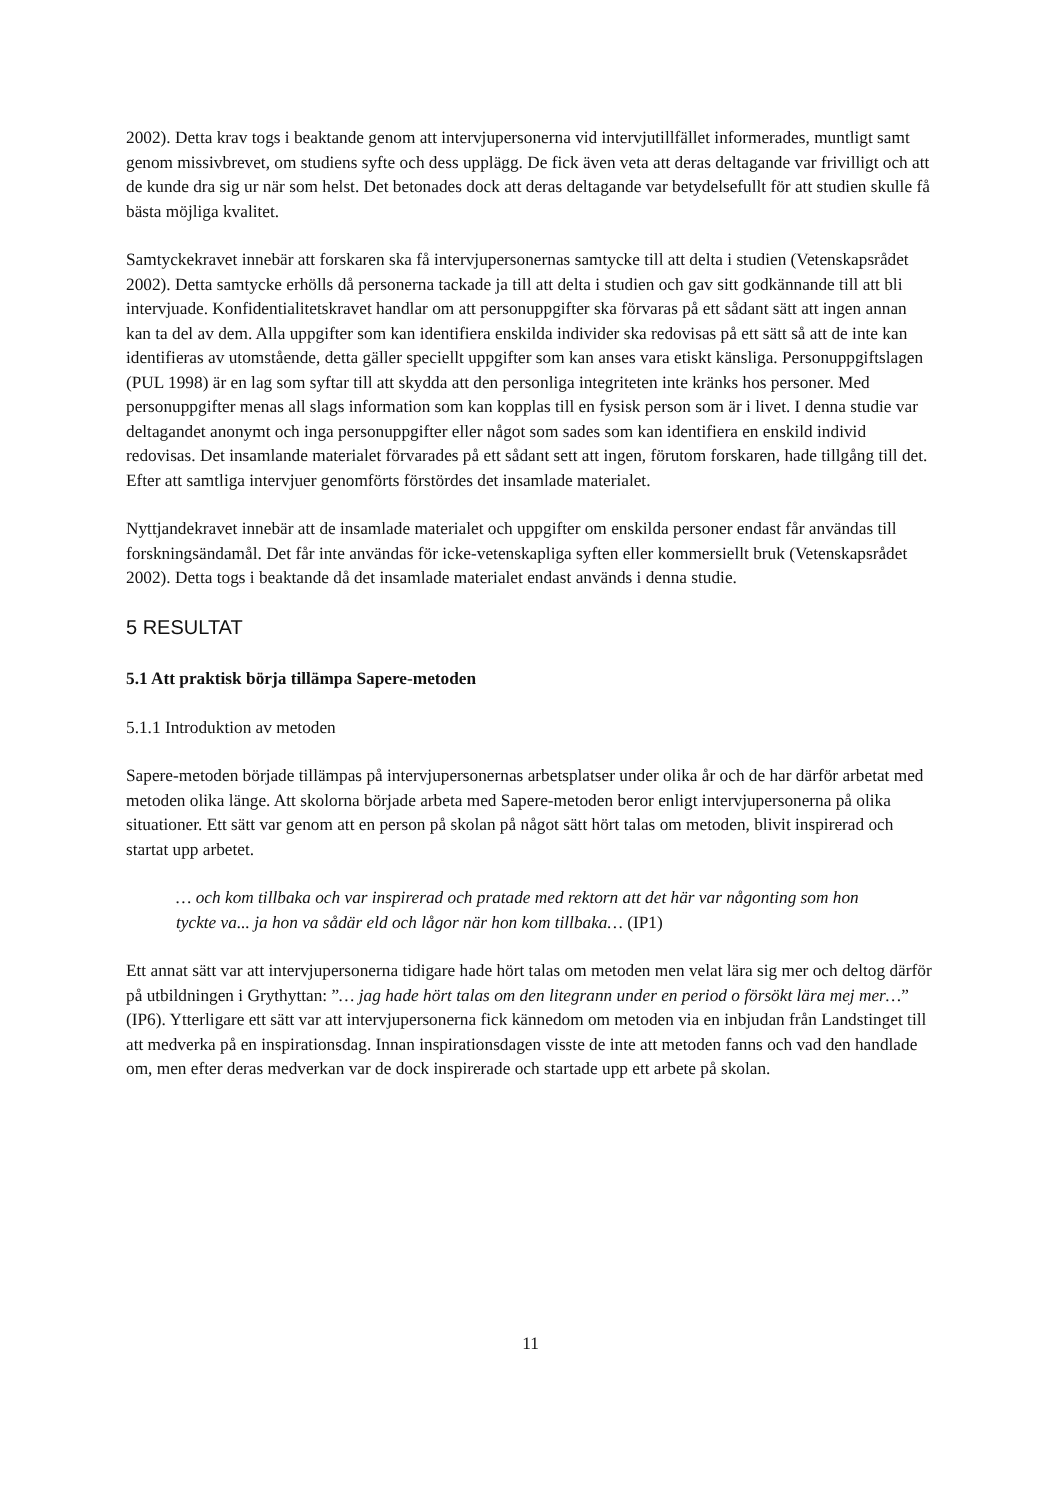2002). Detta krav togs i beaktande genom att intervjupersonerna vid intervjutillfället informerades, muntligt samt genom missivbrevet, om studiens syfte och dess upplägg. De fick även veta att deras deltagande var frivilligt och att de kunde dra sig ur när som helst. Det betonades dock att deras deltagande var betydelsefullt för att studien skulle få bästa möjliga kvalitet.
Samtyckekravet innebär att forskaren ska få intervjupersonernas samtycke till att delta i studien (Vetenskapsrådet 2002). Detta samtycke erhölls då personerna tackade ja till att delta i studien och gav sitt godkännande till att bli intervjuade. Konfidentialitetskravet handlar om att personuppgifter ska förvaras på ett sådant sätt att ingen annan kan ta del av dem. Alla uppgifter som kan identifiera enskilda individer ska redovisas på ett sätt så att de inte kan identifieras av utomstående, detta gäller speciellt uppgifter som kan anses vara etiskt känsliga. Personuppgiftslagen (PUL 1998) är en lag som syftar till att skydda att den personliga integriteten inte kränks hos personer. Med personuppgifter menas all slags information som kan kopplas till en fysisk person som är i livet. I denna studie var deltagandet anonymt och inga personuppgifter eller något som sades som kan identifiera en enskild individ redovisas. Det insamlande materialet förvarades på ett sådant sett att ingen, förutom forskaren, hade tillgång till det. Efter att samtliga intervjuer genomförts förstördes det insamlade materialet.
Nyttjandekravet innebär att de insamlade materialet och uppgifter om enskilda personer endast får användas till forskningsändamål. Det får inte användas för icke-vetenskapliga syften eller kommersiellt bruk (Vetenskapsrådet 2002). Detta togs i beaktande då det insamlade materialet endast används i denna studie.
5 RESULTAT
5.1 Att praktisk börja tillämpa Sapere-metoden
5.1.1 Introduktion av metoden
Sapere-metoden började tillämpas på intervjupersonernas arbetsplatser under olika år och de har därför arbetat med metoden olika länge. Att skolorna började arbeta med Sapere-metoden beror enligt intervjupersonerna på olika situationer. Ett sätt var genom att en person på skolan på något sätt hört talas om metoden, blivit inspirerad och startat upp arbetet.
… och kom tillbaka och var inspirerad och pratade med rektorn att det här var någonting som hon tyckte va... ja hon va sådär eld och lågor när hon kom tillbaka… (IP1)
Ett annat sätt var att intervjupersonerna tidigare hade hört talas om metoden men velat lära sig mer och deltog därför på utbildningen i Grythyttan: ”… jag hade hört talas om den litegrann under en period o försökt lära mej mer…” (IP6). Ytterligare ett sätt var att intervjupersonerna fick kännedom om metoden via en inbjudan från Landstinget till att medverka på en inspirationsdag. Innan inspirationsdagen visste de inte att metoden fanns och vad den handlade om, men efter deras medverkan var de dock inspirerade och startade upp ett arbete på skolan.
11